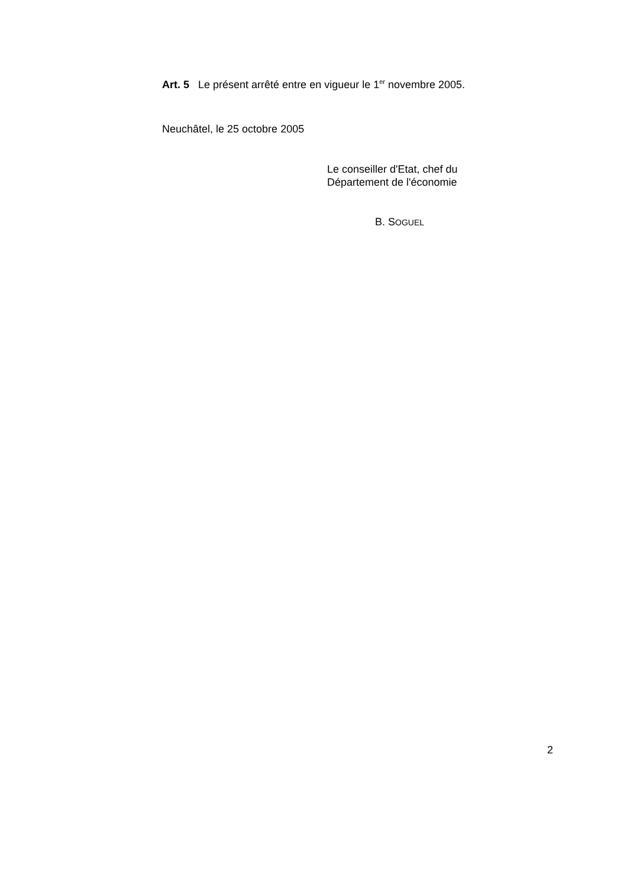Art. 5 Le présent arrêté entre en vigueur le 1<sup>er</sup> novembre 2005.
Neuchâtel, le 25 octobre 2005
Le conseiller d'Etat, chef du
Département de l'économie
B. SOGUEL
2